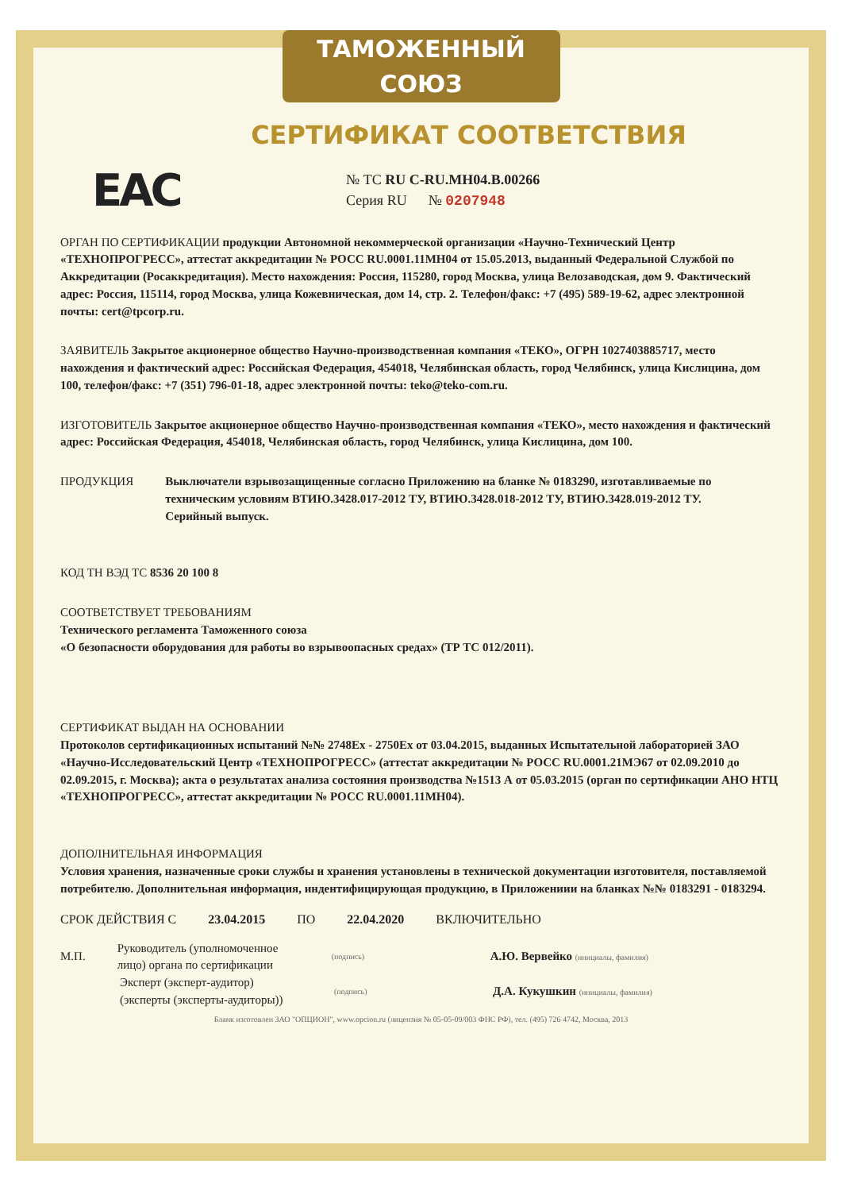ТАМОЖЕННЫЙ СОЮЗ
СЕРТИФИКАТ СООТВЕТСТВИЯ
EAC
№ ТС RU C-RU.MH04.B.00266
Серия RU № 0207948
ОРГАН ПО СЕРТИФИКАЦИИ продукции Автономной некоммерческой организации «Научно-Технический Центр «ТЕХНОПРОГРЕСС», аттестат аккредитации № РОСС RU.0001.11МН04 от 15.05.2013, выданный Федеральной Службой по Аккредитации (Росаккредитация). Место нахождения: Россия, 115280, город Москва, улица Велозаводская, дом 9. Фактический адрес: Россия, 115114, город Москва, улица Кожевническая, дом 14, стр. 2. Телефон/факс: +7 (495) 589-19-62, адрес электронной почты: cert@tpcorp.ru.
ЗАЯВИТЕЛЬ Закрытое акционерное общество Научно-производственная компания «ТЕКО», ОГРН 1027403885717, место нахождения и фактический адрес: Российская Федерация, 454018, Челябинская область, город Челябинск, улица Кислицина, дом 100, телефон/факс: +7 (351) 796-01-18, адрес электронной почты: teko@teko-com.ru.
ИЗГОТОВИТЕЛЬ Закрытое акционерное общество Научно-производственная компания «ТЕКО», место нахождения и фактический адрес: Российская Федерация, 454018, Челябинская область, город Челябинск, улица Кислицина, дом 100.
ПРОДУКЦИЯ Выключатели взрывозащищенные согласно Приложению на бланке № 0183290, изготавливаемые по техническим условиям ВТИЮ.3428.017-2012 ТУ, ВТИЮ.3428.018-2012 ТУ, ВТИЮ.3428.019-2012 ТУ.
Серийный выпуск.
КОД ТН ВЭД ТС 8536 20 100 8
СООТВЕТСТВУЕТ ТРЕБОВАНИЯМ
Технического регламента Таможенного союза
«О безопасности оборудования для работы во взрывоопасных средах» (ТР ТС 012/2011).
СЕРТИФИКАТ ВЫДАН НА ОСНОВАНИИ
Протоколов сертификационных испытаний №№ 2748Ex - 2750Ex от 03.04.2015, выданных Испытательной лабораторией ЗАО «Научно-Исследовательский Центр «ТЕХНОПРОГРЕСС» (аттестат аккредитации № РОСС RU.0001.21МЭ67 от 02.09.2010 до 02.09.2015, г. Москва); акта о результатах анализа состояния производства №1513 А от 05.03.2015 (орган по сертификации АНО НТЦ «ТЕХНОПРОГРЕСС», аттестат аккредитации № РОСС RU.0001.11МН04).
ДОПОЛНИТЕЛЬНАЯ ИНФОРМАЦИЯ
Условия хранения, назначенные сроки службы и хранения установлены в технической документации изготовителя, поставляемой потребителю. Дополнительная информация, индентифицирующая продукцию, в Приложениии на бланках №№ 0183291 - 0183294.
СРОК ДЕЙСТВИЯ С 23.04.2015 ПО 22.04.2020 ВКЛЮЧИТЕЛЬНО
М.П. Руководитель (уполномоченное лицо) органа по сертификации (подпись) А.Ю. Вервейко (инициалы, фамилия)
Эксперт (эксперт-аудитор) (эксперты (эксперты-аудиторы)) (подпись) Д.А. Кукушкин (инициалы, фамилия)
Бланк изготовлен ЗАО "ОПЦИОН", www.opcion.ru (лицензия № 05-05-09/003 ФНС РФ), тел. (495) 726 4742, Москва, 2013